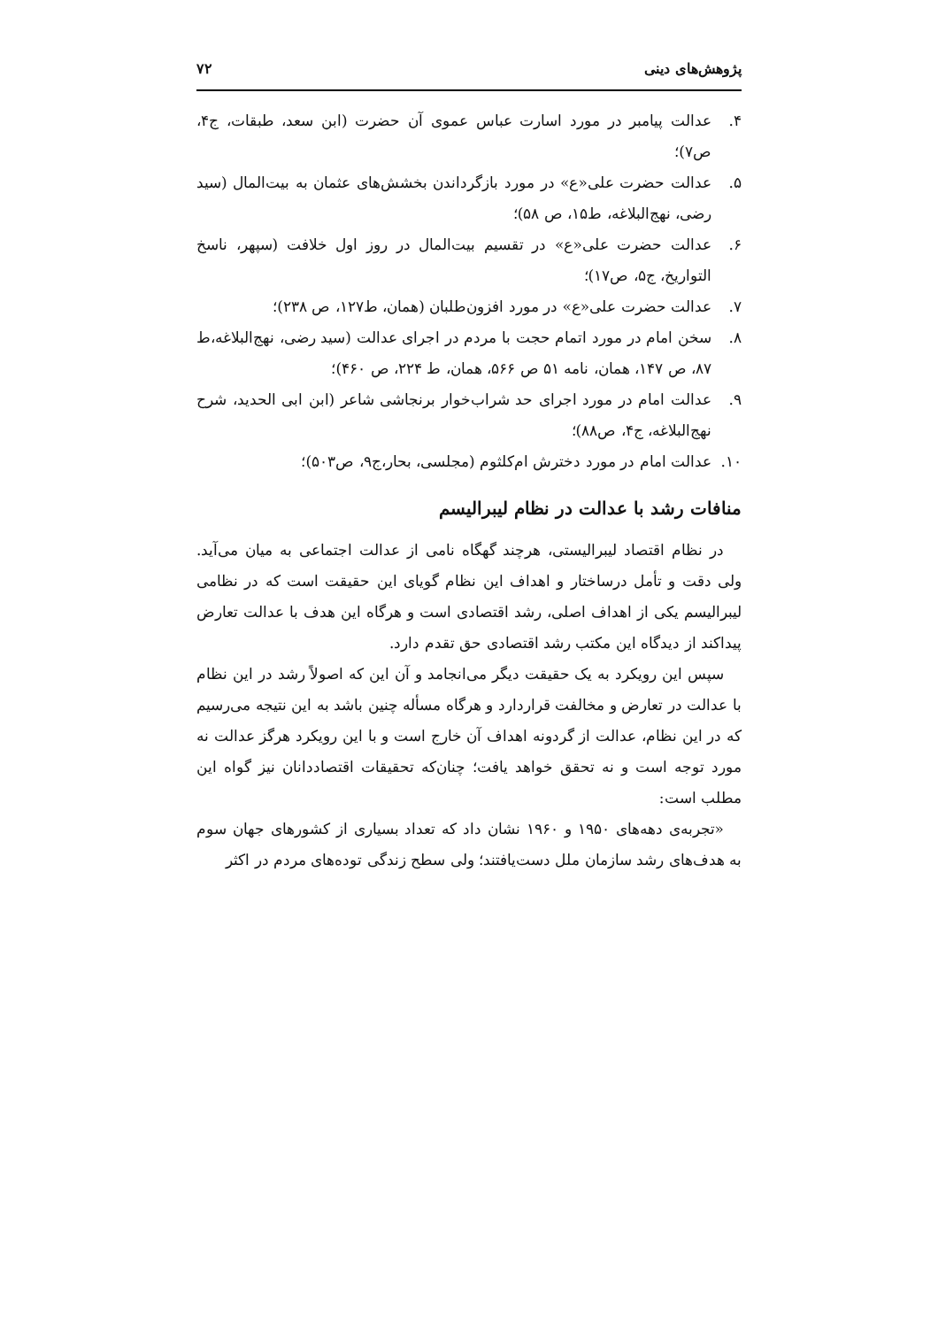پژوهش‌های دینی ۷۲
۴. عدالت پیامبر در مورد اسارت عباس عموی آن حضرت (ابن سعد، طبقات، ج۴، ص۷)؛
۵. عدالت حضرت علی«ع» در مورد بازگرداندن بخشش‌های عثمان به بیت‌المال (سید رضی، نهج‌البلاغه، ط۱۵، ص ۵۸)؛
۶. عدالت حضرت علی«ع» در تقسیم بیت‌المال در روز اول خلافت (سپهر، ناسخ التواریخ، ج۵، ص۱۷)؛
۷. عدالت حضرت علی«ع» در مورد افزون‌طلبان (همان، ط۱۲۷، ص ۲۳۸)؛
۸. سخن امام در مورد اتمام حجت با مردم در اجرای عدالت (سید رضی، نهج‌البلاغه،ط ۸۷، ص ۱۴۷، همان، نامه ۵۱ ص ۵۶۶، همان، ط ۲۲۴، ص ۴۶۰)؛
۹. عدالت امام در مورد اجرای حد شراب‌خوار برنجاشی شاعر (ابن ابی الحدید، شرح نهج‌البلاغه، ج۴، ص۸۸)؛
۱۰. عدالت امام در مورد دخترش ام‌کلثوم (مجلسی، بحار،ج۹، ص۵۰۳)؛
منافات رشد با عدالت در نظام لیبرالیسم
در نظام اقتصاد لیبرالیستی، هرچند گهگاه نامی از عدالت اجتماعی به میان می‌آید. ولی دقت و تأمل درساختار و اهداف این نظام گویای این حقیقت است که در نظامی لیبرالیسم یکی از اهداف اصلی، رشد اقتصادی است و هرگاه این هدف با عدالت تعارض پیداکند از دیدگاه این مکتب رشد اقتصادی حق تقدم دارد.
سپس این رویکرد به یک حقیقت دیگر می‌انجامد و آن این که اصولاً رشد در این نظام با عدالت در تعارض و مخالفت قراردارد و هرگاه مسأله چنین باشد به این نتیجه می‌رسیم که در این نظام، عدالت از گردونه اهداف آن خارج است و با این رویکرد هرگز عدالت نه مورد توجه است و نه تحقق خواهد یافت؛ چنان‌که تحقیقات اقتصاددانان نیز گواه این مطلب است:
«تجربه‌ی دهه‌های ۱۹۵۰ و ۱۹۶۰ نشان داد که تعداد بسیاری از کشورهای جهان سوم به هدف‌های رشد سازمان ملل دست‌یافتند؛ ولی سطح زندگی توده‌های مردم در اکثر